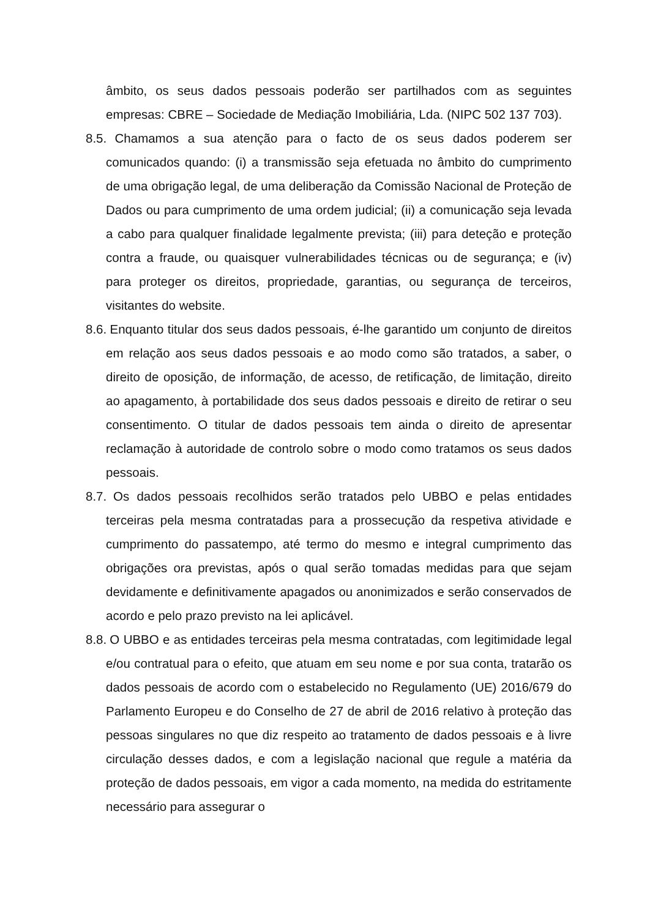âmbito, os seus dados pessoais poderão ser partilhados com as seguintes empresas: CBRE – Sociedade de Mediação Imobiliária, Lda. (NIPC 502 137 703).
8.5. Chamamos a sua atenção para o facto de os seus dados poderem ser comunicados quando: (i) a transmissão seja efetuada no âmbito do cumprimento de uma obrigação legal, de uma deliberação da Comissão Nacional de Proteção de Dados ou para cumprimento de uma ordem judicial; (ii) a comunicação seja levada a cabo para qualquer finalidade legalmente prevista; (iii) para deteção e proteção contra a fraude, ou quaisquer vulnerabilidades técnicas ou de segurança; e (iv) para proteger os direitos, propriedade, garantias, ou segurança de terceiros, visitantes do website.
8.6. Enquanto titular dos seus dados pessoais, é-lhe garantido um conjunto de direitos em relação aos seus dados pessoais e ao modo como são tratados, a saber, o direito de oposição, de informação, de acesso, de retificação, de limitação, direito ao apagamento, à portabilidade dos seus dados pessoais e direito de retirar o seu consentimento. O titular de dados pessoais tem ainda o direito de apresentar reclamação à autoridade de controlo sobre o modo como tratamos os seus dados pessoais.
8.7. Os dados pessoais recolhidos serão tratados pelo UBBO e pelas entidades terceiras pela mesma contratadas para a prossecução da respetiva atividade e cumprimento do passatempo, até termo do mesmo e integral cumprimento das obrigações ora previstas, após o qual serão tomadas medidas para que sejam devidamente e definitivamente apagados ou anonimizados e serão conservados de acordo e pelo prazo previsto na lei aplicável.
8.8. O UBBO e as entidades terceiras pela mesma contratadas, com legitimidade legal e/ou contratual para o efeito, que atuam em seu nome e por sua conta, tratarão os dados pessoais de acordo com o estabelecido no Regulamento (UE) 2016/679 do Parlamento Europeu e do Conselho de 27 de abril de 2016 relativo à proteção das pessoas singulares no que diz respeito ao tratamento de dados pessoais e à livre circulação desses dados, e com a legislação nacional que regule a matéria da proteção de dados pessoais, em vigor a cada momento, na medida do estritamente necessário para assegurar o